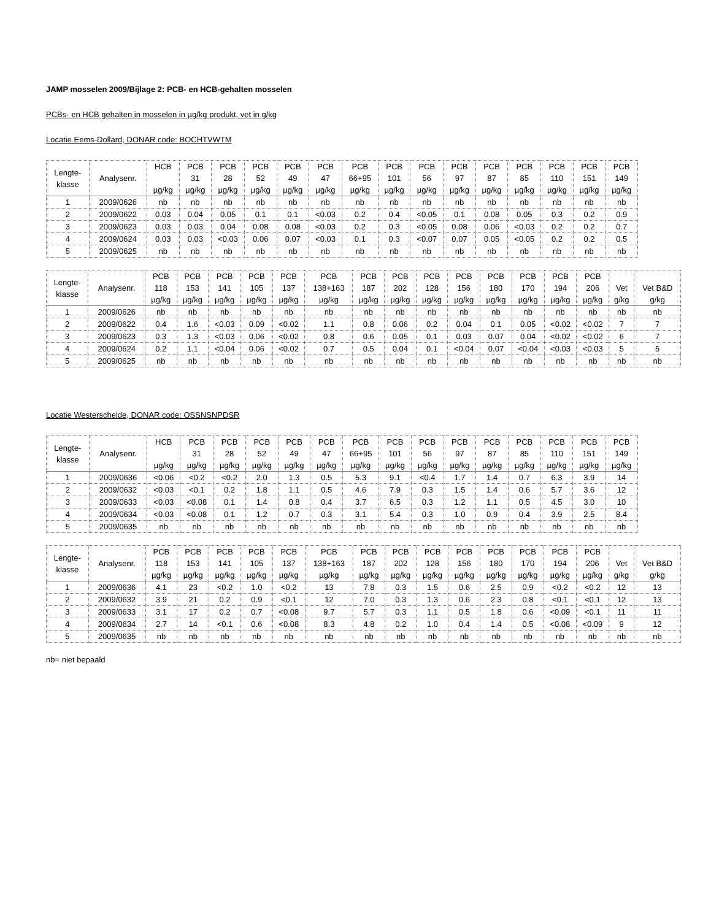JAMP mosselen 2009/Bijlage 2: PCB- en HCB-gehalten mosselen
PCBs- en HCB gehalten in mosselen in µg/kg produkt, vet in g/kg
Locatie Eems-Dollard, DONAR code: BOCHTVWTM
| Lengte- klasse | Analysenr. | HCB µg/kg | PCB 31 µg/kg | PCB 28 µg/kg | PCB 52 µg/kg | PCB 49 µg/kg | PCB 47 µg/kg | PCB 66+95 µg/kg | PCB 101 µg/kg | PCB 56 µg/kg | PCB 97 µg/kg | PCB 87 µg/kg | PCB 85 µg/kg | PCB 110 µg/kg | PCB 151 µg/kg | PCB 149 µg/kg |
| --- | --- | --- | --- | --- | --- | --- | --- | --- | --- | --- | --- | --- | --- | --- | --- | --- |
| 1 | 2009/0626 | nb | nb | nb | nb | nb | nb | nb | nb | nb | nb | nb | nb | nb | nb | nb |
| 2 | 2009/0622 | 0.03 | 0.04 | 0.05 | 0.1 | 0.1 | <0.03 | 0.2 | 0.4 | <0.05 | 0.1 | 0.08 | 0.05 | 0.3 | 0.2 | 0.9 |
| 3 | 2009/0623 | 0.03 | 0.03 | 0.04 | 0.08 | 0.08 | <0.03 | 0.2 | 0.3 | <0.05 | 0.08 | 0.06 | <0.03 | 0.2 | 0.2 | 0.7 |
| 4 | 2009/0624 | 0.03 | 0.03 | <0.03 | 0.06 | 0.07 | <0.03 | 0.1 | 0.3 | <0.07 | 0.07 | 0.05 | <0.05 | 0.2 | 0.2 | 0.5 |
| 5 | 2009/0625 | nb | nb | nb | nb | nb | nb | nb | nb | nb | nb | nb | nb | nb | nb | nb |
| Lengte- klasse | Analysenr. | PCB 118 µg/kg | PCB 153 µg/kg | PCB 141 µg/kg | PCB 105 µg/kg | PCB 137 µg/kg | PCB 138+163 µg/kg | PCB 187 µg/kg | PCB 202 µg/kg | PCB 128 µg/kg | PCB 156 µg/kg | PCB 180 µg/kg | PCB 170 µg/kg | PCB 194 µg/kg | PCB 206 µg/kg | Vet g/kg | Vet B&D g/kg |
| --- | --- | --- | --- | --- | --- | --- | --- | --- | --- | --- | --- | --- | --- | --- | --- | --- | --- |
| 1 | 2009/0626 | nb | nb | nb | nb | nb | nb | nb | nb | nb | nb | nb | nb | nb | nb | nb | nb |
| 2 | 2009/0622 | 0.4 | 1.6 | <0.03 | 0.09 | <0.02 | 1.1 | 0.8 | 0.06 | 0.2 | 0.04 | 0.1 | 0.05 | <0.02 | <0.02 | 7 | 7 |
| 3 | 2009/0623 | 0.3 | 1.3 | <0.03 | 0.06 | <0.02 | 0.8 | 0.6 | 0.05 | 0.1 | 0.03 | 0.07 | 0.04 | <0.02 | <0.02 | 6 | 7 |
| 4 | 2009/0624 | 0.2 | 1.1 | <0.04 | 0.06 | <0.02 | 0.7 | 0.5 | 0.04 | 0.1 | <0.04 | 0.07 | <0.04 | <0.03 | <0.03 | 5 | 5 |
| 5 | 2009/0625 | nb | nb | nb | nb | nb | nb | nb | nb | nb | nb | nb | nb | nb | nb | nb | nb |
Locatie Westerschelde, DONAR code: OSSNSNPDSR
| Lengte- klasse | Analysenr. | HCB µg/kg | PCB 31 µg/kg | PCB 28 µg/kg | PCB 52 µg/kg | PCB 49 µg/kg | PCB 47 µg/kg | PCB 66+95 µg/kg | PCB 101 µg/kg | PCB 56 µg/kg | PCB 97 µg/kg | PCB 87 µg/kg | PCB 85 µg/kg | PCB 110 µg/kg | PCB 151 µg/kg | PCB 149 µg/kg |
| --- | --- | --- | --- | --- | --- | --- | --- | --- | --- | --- | --- | --- | --- | --- | --- | --- |
| 1 | 2009/0636 | <0.06 | <0.2 | <0.2 | 2.0 | 1.3 | 0.5 | 5.3 | 9.1 | <0.4 | 1.7 | 1.4 | 0.7 | 6.3 | 3.9 | 14 |
| 2 | 2009/0632 | <0.03 | <0.1 | 0.2 | 1.8 | 1.1 | 0.5 | 4.6 | 7.9 | 0.3 | 1.5 | 1.4 | 0.6 | 5.7 | 3.6 | 12 |
| 3 | 2009/0633 | <0.03 | <0.08 | 0.1 | 1.4 | 0.8 | 0.4 | 3.7 | 6.5 | 0.3 | 1.2 | 1.1 | 0.5 | 4.5 | 3.0 | 10 |
| 4 | 2009/0634 | <0.03 | <0.08 | 0.1 | 1.2 | 0.7 | 0.3 | 3.1 | 5.4 | 0.3 | 1.0 | 0.9 | 0.4 | 3.9 | 2.5 | 8.4 |
| 5 | 2009/0635 | nb | nb | nb | nb | nb | nb | nb | nb | nb | nb | nb | nb | nb | nb | nb |
| Lengte- klasse | Analysenr. | PCB 118 µg/kg | PCB 153 µg/kg | PCB 141 µg/kg | PCB 105 µg/kg | PCB 137 µg/kg | PCB 138+163 µg/kg | PCB 187 µg/kg | PCB 202 µg/kg | PCB 128 µg/kg | PCB 156 µg/kg | PCB 180 µg/kg | PCB 170 µg/kg | PCB 194 µg/kg | PCB 206 µg/kg | Vet g/kg | Vet B&D g/kg |
| --- | --- | --- | --- | --- | --- | --- | --- | --- | --- | --- | --- | --- | --- | --- | --- | --- | --- |
| 1 | 2009/0636 | 4.1 | 23 | <0.2 | 1.0 | <0.2 | 13 | 7.8 | 0.3 | 1.5 | 0.6 | 2.5 | 0.9 | <0.2 | <0.2 | 12 | 13 |
| 2 | 2009/0632 | 3.9 | 21 | 0.2 | 0.9 | <0.1 | 12 | 7.0 | 0.3 | 1.3 | 0.6 | 2.3 | 0.8 | <0.1 | <0.1 | 12 | 13 |
| 3 | 2009/0633 | 3.1 | 17 | 0.2 | 0.7 | <0.08 | 9.7 | 5.7 | 0.3 | 1.1 | 0.5 | 1.8 | 0.6 | <0.09 | <0.1 | 11 | 11 |
| 4 | 2009/0634 | 2.7 | 14 | <0.1 | 0.6 | <0.08 | 8.3 | 4.8 | 0.2 | 1.0 | 0.4 | 1.4 | 0.5 | <0.08 | <0.09 | 9 | 12 |
| 5 | 2009/0635 | nb | nb | nb | nb | nb | nb | nb | nb | nb | nb | nb | nb | nb | nb | nb | nb |
nb= niet bepaald